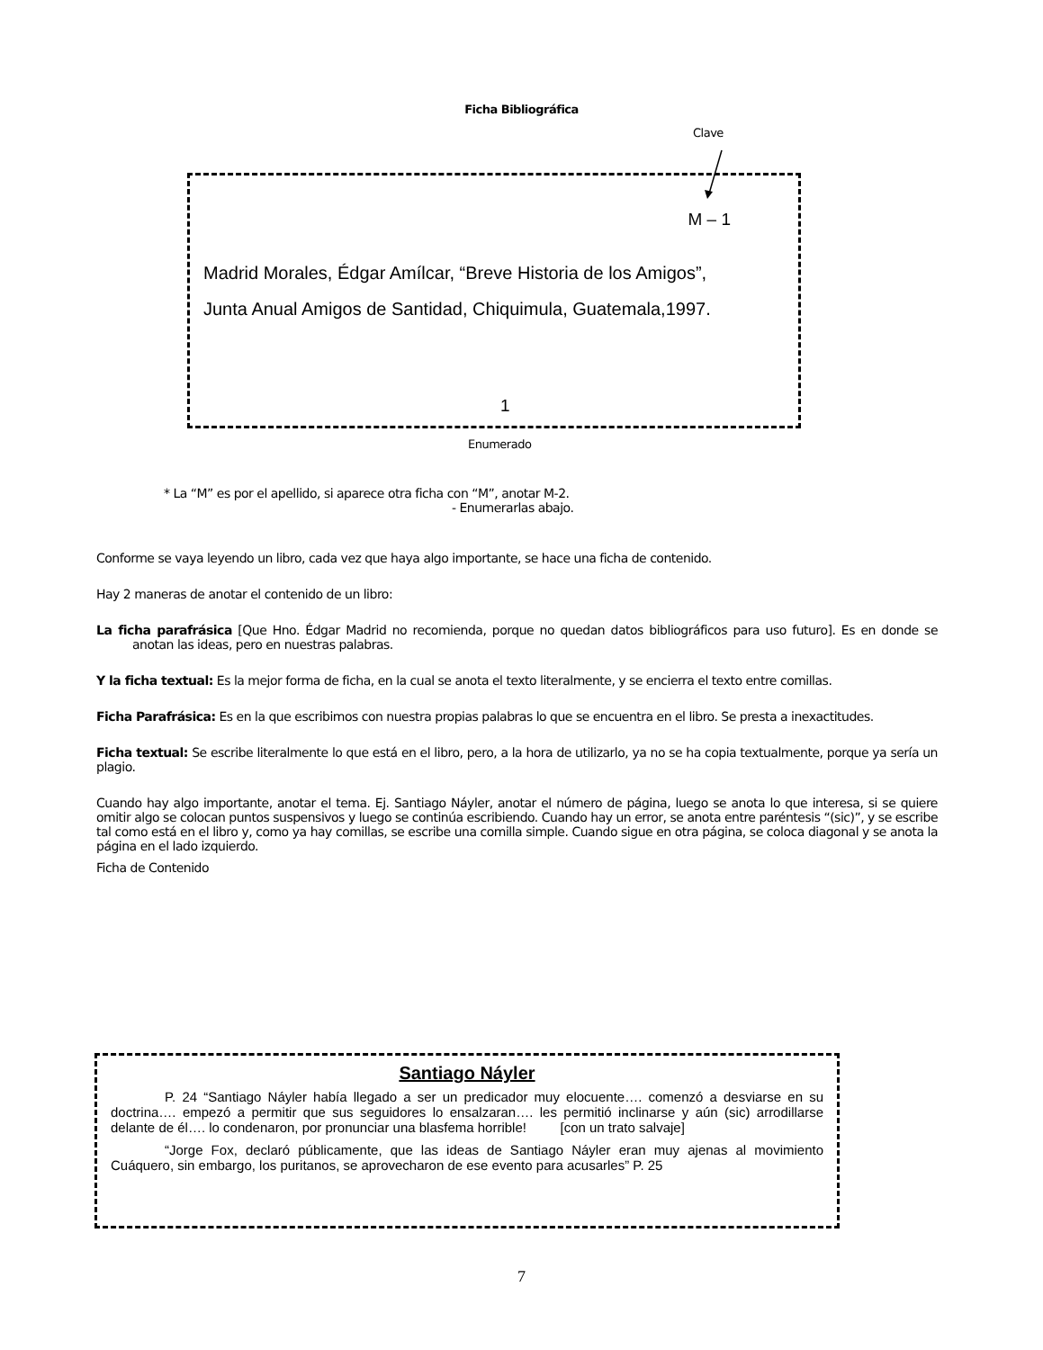Ficha Bibliográfica
Clave
M – 1
Madrid Morales, Édgar Amílcar, “Breve Historia de los Amigos”,
Junta Anual Amigos de Santidad, Chiquimula, Guatemala,1997.
1
Enumerado
* La “M” es por el apellido, si aparece otra ficha con “M”, anotar M-2.
- Enumerarlas abajo.
Conforme se vaya leyendo un libro, cada vez que haya algo importante, se hace una ficha de contenido.
Hay 2 maneras de anotar el contenido de un libro:
La ficha parafrásica [Que Hno. Édgar Madrid no recomienda, porque no quedan datos bibliográficos para uso futuro]. Es en donde se anotan las ideas, pero en nuestras palabras.
Y la ficha textual: Es la mejor forma de ficha, en la cual se anota el texto literalmente, y se encierra el texto entre comillas.
Ficha Parafrásica: Es en la que escribimos con nuestra propias palabras lo que se encuentra en el libro. Se presta a inexactitudes.
Ficha textual: Se escribe literalmente lo que está en el libro, pero, a la hora de utilizarlo, ya no se ha copia textualmente, porque ya sería un plagio.
Cuando hay algo importante, anotar el tema. Ej. Santiago Náyler, anotar el número de página, luego se anota lo que interesa, si se quiere omitir algo se colocan puntos suspensivos y luego se continúa escribiendo. Cuando hay un error, se anota entre paréntesis “(sic)”, y se escribe tal como está en el libro y, como ya hay comillas, se escribe una comilla simple. Cuando sigue en otra página, se coloca diagonal y se anota la página en el lado izquierdo.
Ficha de Contenido
Santiago Náyler
P. 24 “Santiago Náyler había llegado a ser un predicador muy elocuente…. comenzó a desviarse en su doctrina…. empezó a permitir que sus seguidores lo ensalzaran…. les permitió inclinarse y aún (sic) arrodillarse delante de él…. lo condenaron, por pronunciar una blasfema horrible! [con un trato salvaje]
“Jorge Fox, declaró públicamente, que las ideas de Santiago Náyler eran muy ajenas al movimiento Cuáquero, sin embargo, los puritanos, se aprovecharon de ese evento para acusarles” P. 25
7